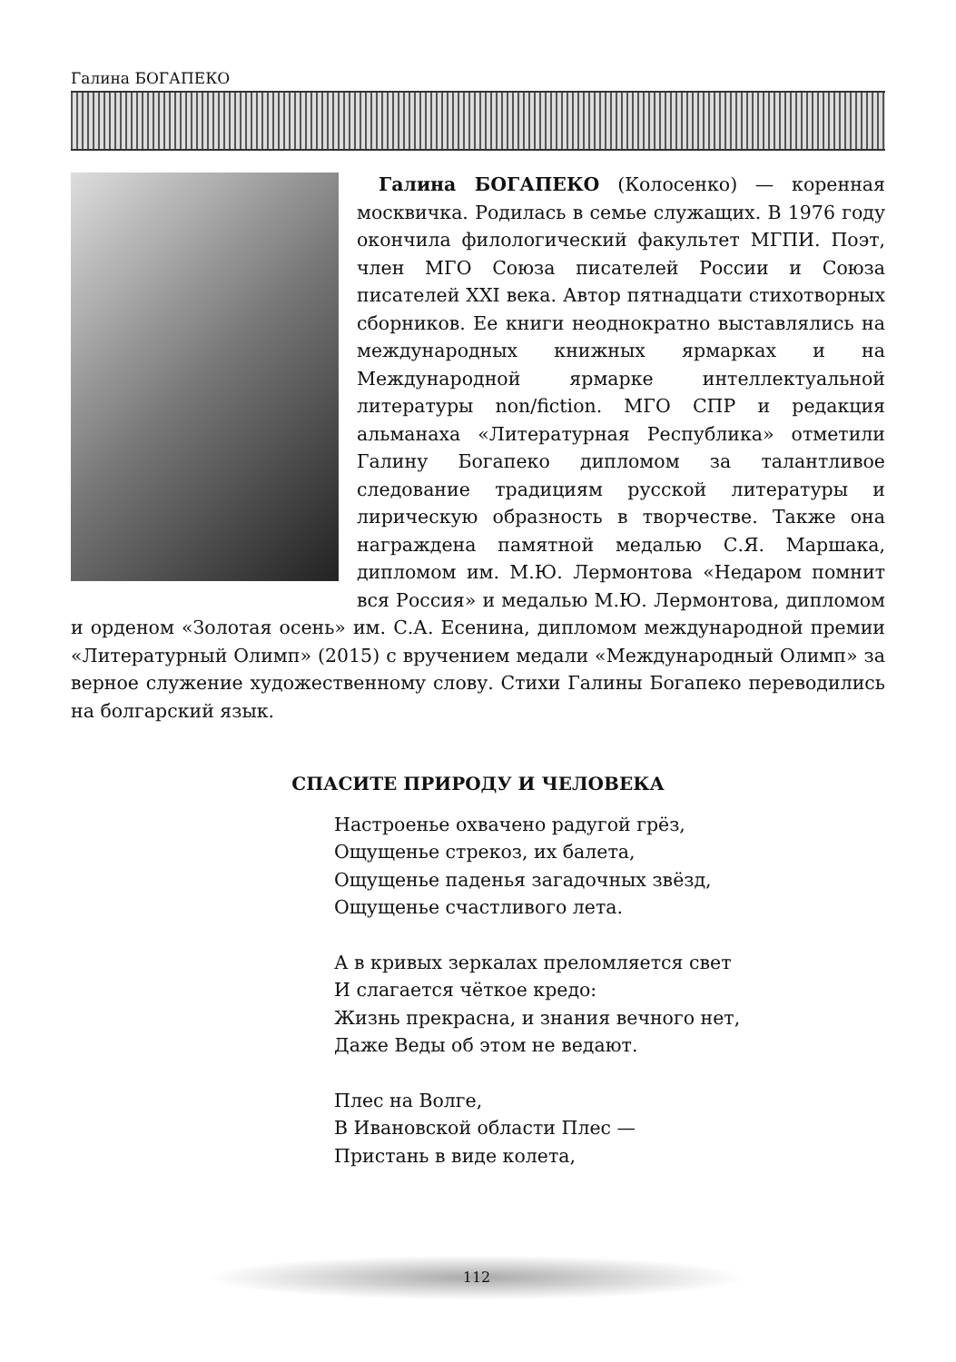Галина БОГАПЕКО
Галина БОГАПЕКО (Колосенко) — коренная москвичка. Родилась в семье служащих. В 1976 году окончила филологический факультет МГПИ. Поэт, член МГО Союза писателей России и Союза писателей XXI века. Автор пятнадцати стихотворных сборников. Ее книги неоднократно выставлялись на международных книжных ярмарках и на Международной ярмарке интеллектуальной литературы non/fiction. МГО СПР и редакция альманаха «Литературная Республика» отметили Галину Богапеко дипломом за талантливое следование традициям русской литературы и лирическую образность в творчестве. Также она награждена памятной медалью С.Я. Маршака, дипломом им. М.Ю. Лермонтова «Недаром помнит вся Россия» и медалью М.Ю. Лермонтова, дипломом и орденом «Золотая осень» им. С.А. Есенина, дипломом международной премии «Литературный Олимп» (2015) с вручением медали «Международный Олимп» за верное служение художественному слову. Стихи Галины Богапеко переводились на болгарский язык.
СПАСИТЕ ПРИРОДУ И ЧЕЛОВЕКА
Настроенье охвачено радугой грёз,
Ощущенье стрекоз, их балета,
Ощущенье паденья загадочных звёзд,
Ощущенье счастливого лета.
А в кривых зеркалах преломляется свет
И слагается чёткое кредо:
Жизнь прекрасна, и знания вечного нет,
Даже Веды об этом не ведают.
Плес на Волге,
В Ивановской области Плес —
Пристань в виде колета,
112